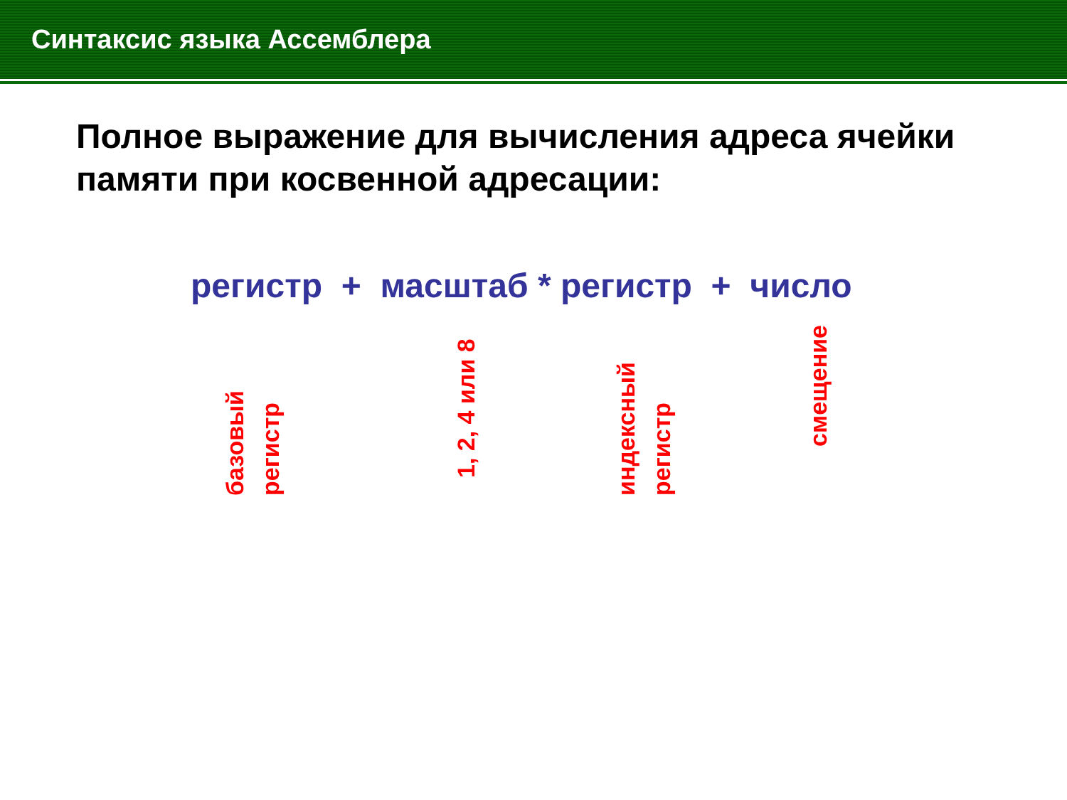Синтаксис языка Ассемблера
Полное выражение для вычисления адреса ячейки памяти при косвенной адресации:
регистр + масштаб * регистр + число
базовый регистр
1, 2, 4 или 8
индексный регистр
смещение